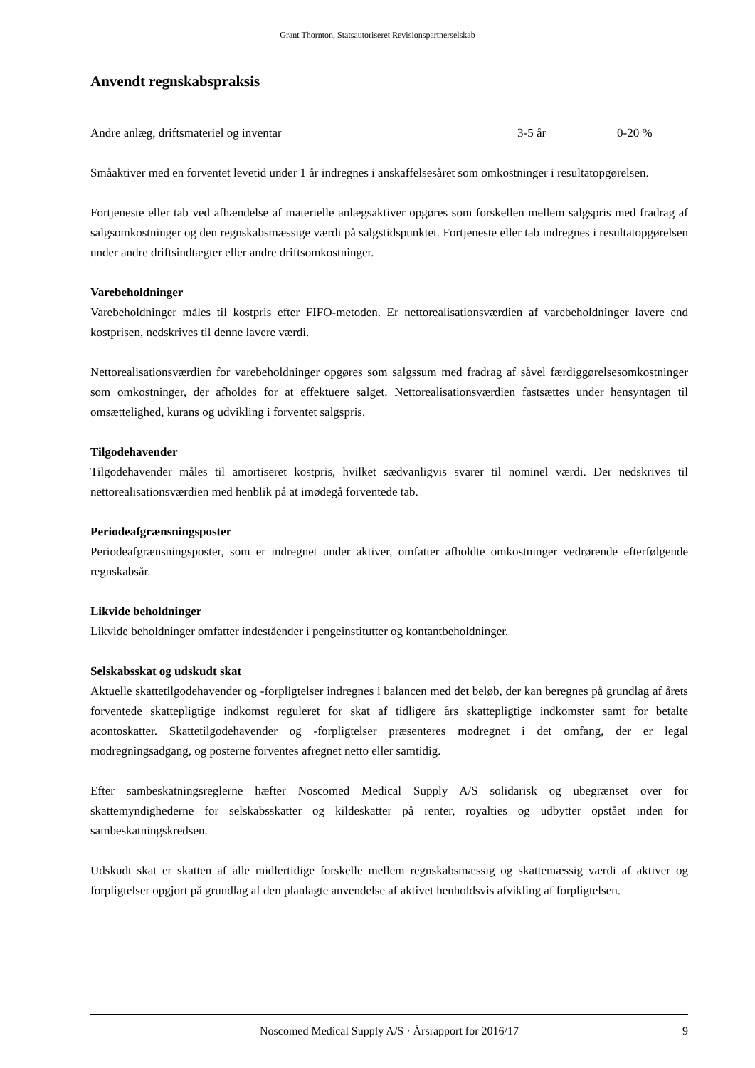Grant Thornton, Statsautoriseret Revisionspartnerselskab
Anvendt regnskabspraksis
| Andre anlæg, driftsmateriel og inventar | 3-5 år | 0-20 % |
Småaktiver med en forventet levetid under 1 år indregnes i anskaffelsesåret som omkostninger i resultatopgørelsen.
Fortjeneste eller tab ved afhændelse af materielle anlægsaktiver opgøres som forskellen mellem salgspris med fradrag af salgsomkostninger og den regnskabsmæssige værdi på salgstidspunktet. Fortjeneste eller tab indregnes i resultatopgørelsen under andre driftsindtægter eller andre driftsomkostninger.
Varebeholdninger
Varebeholdninger måles til kostpris efter FIFO-metoden. Er nettorealisationsværdien af varebeholdninger lavere end kostprisen, nedskrives til denne lavere værdi.
Nettorealisationsværdien for varebeholdninger opgøres som salgssum med fradrag af såvel færdiggørelsesomkostninger som omkostninger, der afholdes for at effektuere salget. Nettorealisationsværdien fastsættes under hensyntagen til omsættelighed, kurans og udvikling i forventet salgspris.
Tilgodehavender
Tilgodehavender måles til amortiseret kostpris, hvilket sædvanligvis svarer til nominel værdi. Der nedskrives til nettorealisationsværdien med henblik på at imødegå forventede tab.
Periodeafgrænsningsposter
Periodeafgrænsningsposter, som er indregnet under aktiver, omfatter afholdte omkostninger vedrørende efterfølgende regnskabsår.
Likvide beholdninger
Likvide beholdninger omfatter indeståender i pengeinstitutter og kontantbeholdninger.
Selskabsskat og udskudt skat
Aktuelle skattetilgodehavender og -forpligtelser indregnes i balancen med det beløb, der kan beregnes på grundlag af årets forventede skattepligtige indkomst reguleret for skat af tidligere års skattepligtige indkomster samt for betalte acontoskatter. Skattetilgodehavender og -forpligtelser præsenteres modregnet i det omfang, der er legal modregningsadgang, og posterne forventes afregnet netto eller samtidig.
Efter sambeskatningsreglerne hæfter Noscomed Medical Supply A/S solidarisk og ubegrænset over for skattemyndighederne for selskabsskatter og kildeskatter på renter, royalties og udbytter opstået inden for sambeskatningskredsen.
Udskudt skat er skatten af alle midlertidige forskelle mellem regnskabsmæssig og skattemæssig værdi af aktiver og forpligtelser opgjort på grundlag af den planlagte anvendelse af aktivet henholdsvis afvikling af forpligtelsen.
Noscomed Medical Supply A/S · Årsrapport for 2016/17 9